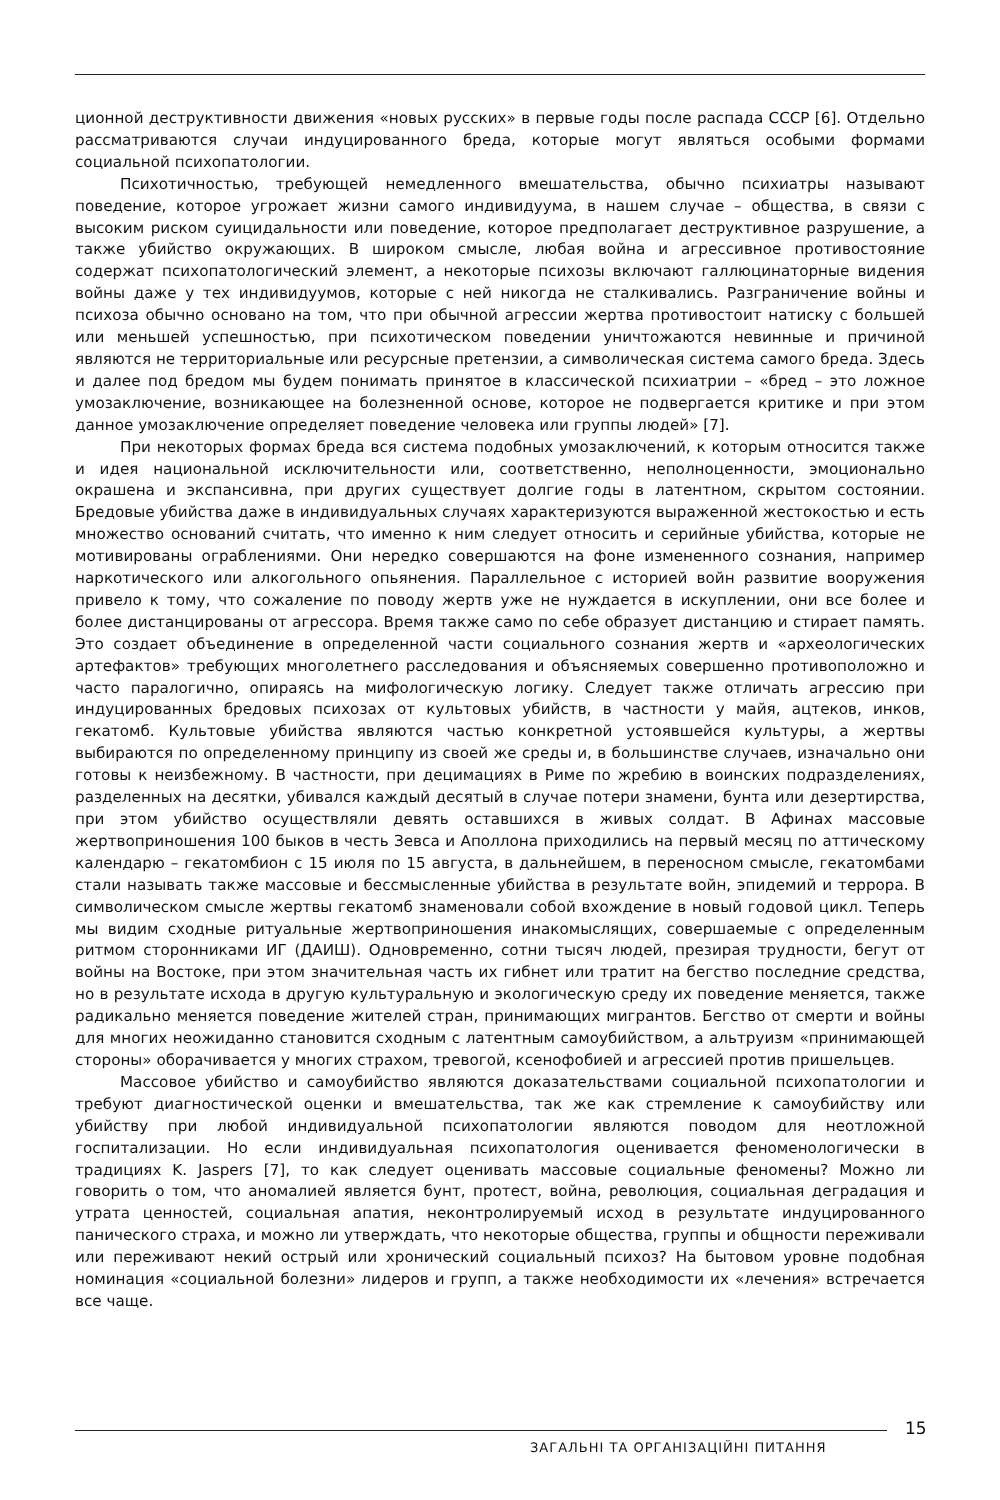ционной деструктивности движения «новых русских» в первые годы после распада СССР [6]. Отдельно рассматриваются случаи индуцированного бреда, которые могут являться особыми формами социальной психопатологии.
Психотичностью, требующей немедленного вмешательства, обычно психиатры называют поведение, которое угрожает жизни самого индивидуума, в нашем случае – общества, в связи с высоким риском суицидальности или поведение, которое предполагает деструктивное разрушение, а также убийство окружающих. В широком смысле, любая война и агрессивное противостояние содержат психопатологический элемент, а некоторые психозы включают галлюцинаторные видения войны даже у тех индивидуумов, которые с ней никогда не сталкивались. Разграничение войны и психоза обычно основано на том, что при обычной агрессии жертва противостоит натиску с большей или меньшей успешностью, при психотическом поведении уничтожаются невинные и причиной являются не территориальные или ресурсные претензии, а символическая система самого бреда. Здесь и далее под бредом мы будем понимать принятое в классической психиатрии – «бред – это ложное умозаключение, возникающее на болезненной основе, которое не подвергается критике и при этом данное умозаключение определяет поведение человека или группы людей» [7].
При некоторых формах бреда вся система подобных умозаключений, к которым относится также и идея национальной исключительности или, соответственно, неполноценности, эмоционально окрашена и экспансивна, при других существует долгие годы в латентном, скрытом состоянии. Бредовые убийства даже в индивидуальных случаях характеризуются выраженной жестокостью и есть множество оснований считать, что именно к ним следует относить и серийные убийства, которые не мотивированы ограблениями. Они нередко совершаются на фоне измененного сознания, например наркотического или алкогольного опьянения. Параллельное с историей войн развитие вооружения привело к тому, что сожаление по поводу жертв уже не нуждается в искуплении, они все более и более дистанцированы от агрессора. Время также само по себе образует дистанцию и стирает память. Это создает объединение в определенной части социального сознания жертв и «археологических артефактов» требующих многолетнего расследования и объясняемых совершенно противоположно и часто паралогично, опираясь на мифологическую логику. Следует также отличать агрессию при индуцированных бредовых психозах от культовых убийств, в частности у майя, ацтеков, инков, гекатомб. Культовые убийства являются частью конкретной устоявшейся культуры, а жертвы выбираются по определенному принципу из своей же среды и, в большинстве случаев, изначально они готовы к неизбежному. В частности, при децимациях в Риме по жребию в воинских подразделениях, разделенных на десятки, убивался каждый десятый в случае потери знамени, бунта или дезертирства, при этом убийство осуществляли девять оставшихся в живых солдат. В Афинах массовые жертвоприношения 100 быков в честь Зевса и Аполлона приходились на первый месяц по аттическому календарю – гекатомбион с 15 июля по 15 августа, в дальнейшем, в переносном смысле, гекатомбами стали называть также массовые и бессмысленные убийства в результате войн, эпидемий и террора. В символическом смысле жертвы гекатомб знаменовали собой вхождение в новый годовой цикл. Теперь мы видим сходные ритуальные жертвоприношения инакомыслящих, совершаемые с определенным ритмом сторонниками ИГ (ДАИШ). Одновременно, сотни тысяч людей, презирая трудности, бегут от войны на Востоке, при этом значительная часть их гибнет или тратит на бегство последние средства, но в результате исхода в другую культуральную и экологическую среду их поведение меняется, также радикально меняется поведение жителей стран, принимающих мигрантов. Бегство от смерти и войны для многих неожиданно становится сходным с латентным самоубийством, а альтруизм «принимающей стороны» оборачивается у многих страхом, тревогой, ксенофобией и агрессией против пришельцев.
Массовое убийство и самоубийство являются доказательствами социальной психопатологии и требуют диагностической оценки и вмешательства, так же как стремление к самоубийству или убийству при любой индивидуальной психопатологии являются поводом для неотложной госпитализации. Но если индивидуальная психопатология оценивается феноменологически в традициях K. Jaspers [7], то как следует оценивать массовые социальные феномены? Можно ли говорить о том, что аномалией является бунт, протест, война, революция, социальная деградация и утрата ценностей, социальная апатия, неконтролируемый исход в результате индуцированного панического страха, и можно ли утверждать, что некоторые общества, группы и общности переживали или переживают некий острый или хронический социальный психоз? На бытовом уровне подобная номинация «социальной болезни» лидеров и групп, а также необходимости их «лечения» встречается все чаще.
ЗАГАЛЬНІ ТА ОРГАНІЗАЦІЙНІ ПИТАННЯ
15